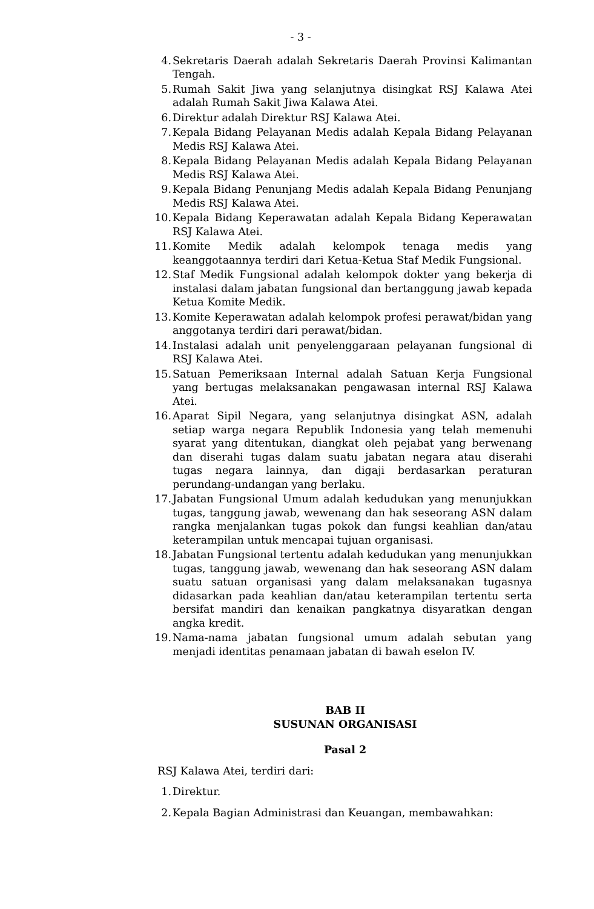- 3 -
4. Sekretaris Daerah adalah Sekretaris Daerah Provinsi Kalimantan Tengah.
5. Rumah Sakit Jiwa yang selanjutnya disingkat RSJ Kalawa Atei adalah Rumah Sakit Jiwa Kalawa Atei.
6. Direktur adalah Direktur RSJ Kalawa Atei.
7. Kepala Bidang Pelayanan Medis adalah Kepala Bidang Pelayanan Medis RSJ Kalawa Atei.
8. Kepala Bidang Pelayanan Medis adalah Kepala Bidang Pelayanan Medis RSJ Kalawa Atei.
9. Kepala Bidang Penunjang Medis adalah Kepala Bidang Penunjang Medis RSJ Kalawa Atei.
10. Kepala Bidang Keperawatan adalah Kepala Bidang Keperawatan RSJ Kalawa Atei.
11. Komite Medik adalah kelompok tenaga medis yang keanggotaannya terdiri dari Ketua-Ketua Staf Medik Fungsional.
12. Staf Medik Fungsional adalah kelompok dokter yang bekerja di instalasi dalam jabatan fungsional dan bertanggung jawab kepada Ketua Komite Medik.
13. Komite Keperawatan adalah kelompok profesi perawat/bidan yang anggotanya terdiri dari perawat/bidan.
14. Instalasi adalah unit penyelenggaraan pelayanan fungsional di RSJ Kalawa Atei.
15. Satuan Pemeriksaan Internal adalah Satuan Kerja Fungsional yang bertugas melaksanakan pengawasan internal RSJ Kalawa Atei.
16. Aparat Sipil Negara, yang selanjutnya disingkat ASN, adalah setiap warga negara Republik Indonesia yang telah memenuhi syarat yang ditentukan, diangkat oleh pejabat yang berwenang dan diserahi tugas dalam suatu jabatan negara atau diserahi tugas negara lainnya, dan digaji berdasarkan peraturan perundang-undangan yang berlaku.
17. Jabatan Fungsional Umum adalah kedudukan yang menunjukkan tugas, tanggung jawab, wewenang dan hak seseorang ASN dalam rangka menjalankan tugas pokok dan fungsi keahlian dan/atau keterampilan untuk mencapai tujuan organisasi.
18. Jabatan Fungsional tertentu adalah kedudukan yang menunjukkan tugas, tanggung jawab, wewenang dan hak seseorang ASN dalam suatu satuan organisasi yang dalam melaksanakan tugasnya didasarkan pada keahlian dan/atau keterampilan tertentu serta bersifat mandiri dan kenaikan pangkatnya disyaratkan dengan angka kredit.
19. Nama-nama jabatan fungsional umum adalah sebutan yang menjadi identitas penamaan jabatan di bawah eselon IV.
BAB II
SUSUNAN ORGANISASI
Pasal 2
RSJ Kalawa Atei, terdiri dari:
1. Direktur.
2. Kepala Bagian Administrasi dan Keuangan, membawahkan: